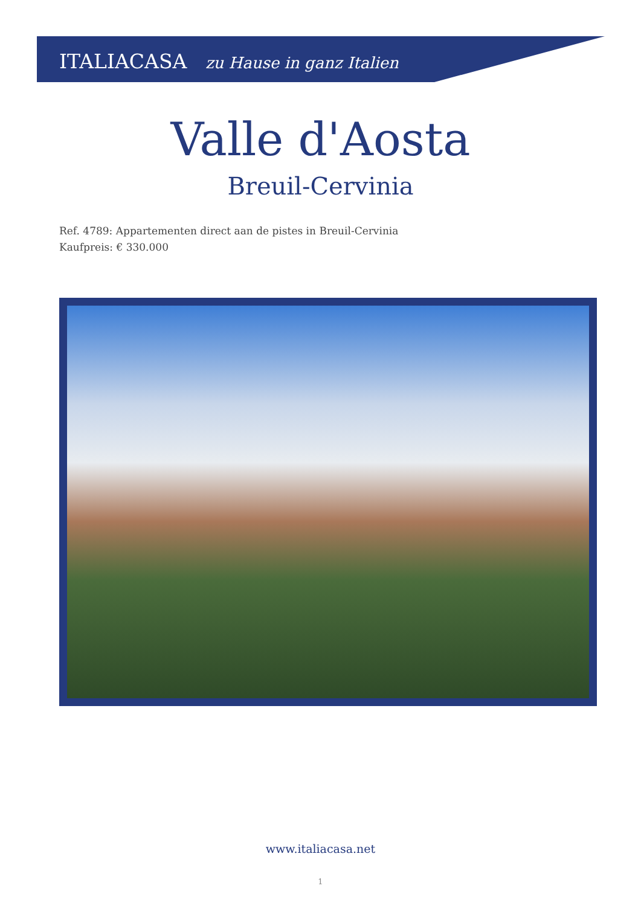ITALIACASA zu Hause in ganz Italien
Valle d'Aosta
Breuil-Cervinia
Ref. 4789: Appartementen direct aan de pistes in Breuil-Cervinia
Kaufpreis: € 330.000
www.italiacasa.net
1